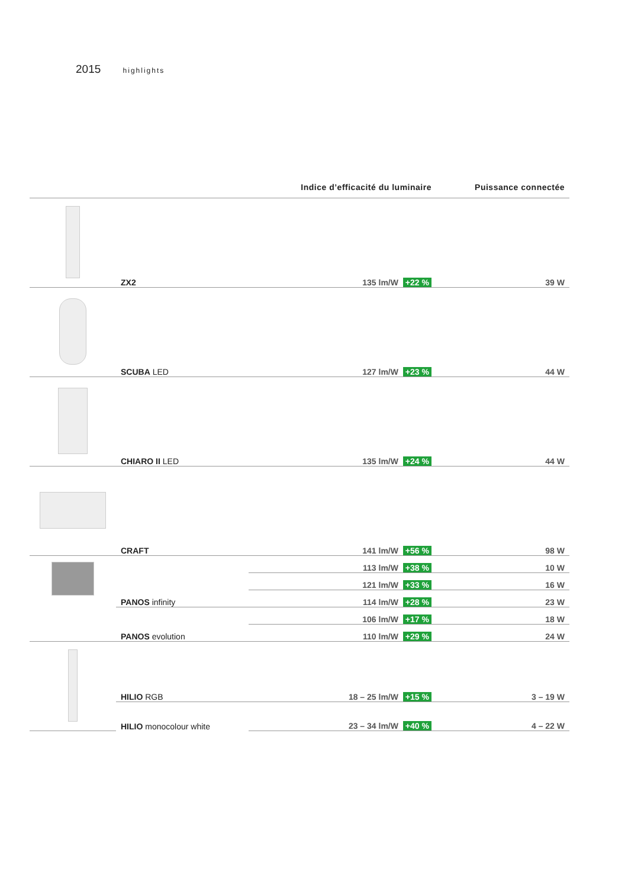2015 highlights
| | | Indice d’efficacité du luminaire | Puissance connectée |
| --- | --- | --- | --- |
| | ZX2 | 135 lm/W +22 % | 39 W |
| | SCUBA LED | 127 lm/W +23 % | 44 W |
| | CHIARO II LED | 135 lm/W +24 % | 44 W |
| | CRAFT | 141 lm/W +56 % | 98 W |
| | | 113 lm/W +38 % | 10 W |
| | | 121 lm/W +33 % | 16 W |
| | PANOS infinity | 114 lm/W +28 % | 23 W |
| | | 106 lm/W +17 % | 18 W |
| | PANOS evolution | 110 lm/W +29 % | 24 W |
| | HILIO RGB | 18 – 25 lm/W +15 % | 3 – 19 W |
| | HILIO monocolour white | 23 – 34 lm/W +40 % | 4 – 22 W |